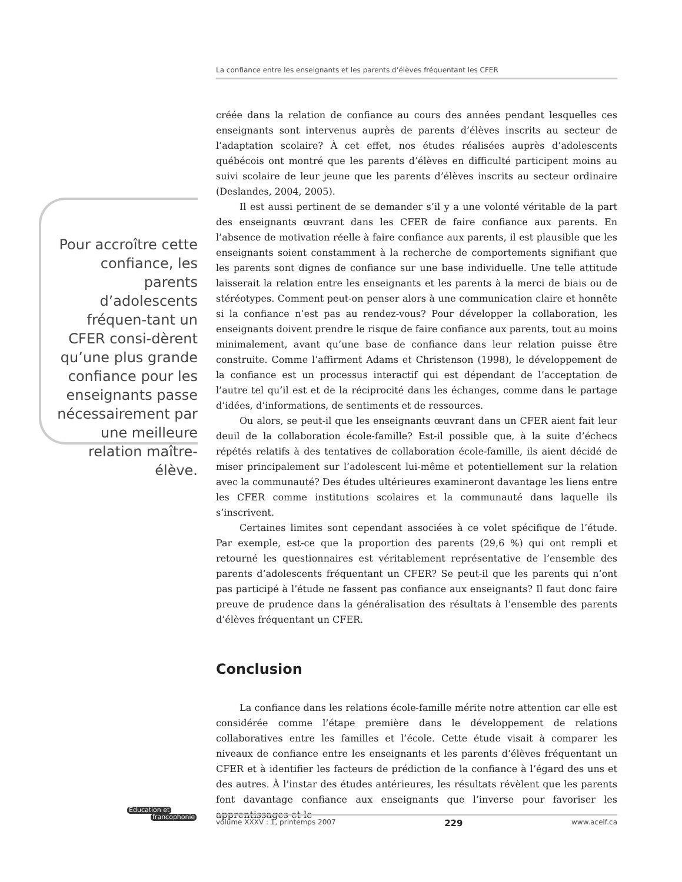La confiance entre les enseignants et les parents d’élèves fréquentant les CFER
Pour accroître cette confiance, les parents d’adolescents fréquen-tant un CFER consi-dèrent qu’une plus grande confiance pour les enseignants passe nécessairement par une meilleure relation maître-élève.
créée dans la relation de confiance au cours des années pendant lesquelles ces enseignants sont intervenus auprès de parents d’élèves inscrits au secteur de l’adaptation scolaire? À cet effet, nos études réalisées auprès d’adolescents québécois ont montré que les parents d’élèves en difficulté participent moins au suivi scolaire de leur jeune que les parents d’élèves inscrits au secteur ordinaire (Deslandes, 2004, 2005).
Il est aussi pertinent de se demander s’il y a une volonté véritable de la part des enseignants œuvrant dans les CFER de faire confiance aux parents. En l’absence de motivation réelle à faire confiance aux parents, il est plausible que les enseignants soient constamment à la recherche de comportements signifiant que les parents sont dignes de confiance sur une base individuelle. Une telle attitude laisserait la relation entre les enseignants et les parents à la merci de biais ou de stéréotypes. Comment peut-on penser alors à une communication claire et honnête si la confiance n’est pas au rendez-vous? Pour développer la collaboration, les enseignants doivent prendre le risque de faire confiance aux parents, tout au moins minimalement, avant qu’une base de confiance dans leur relation puisse être construite. Comme l’affirment Adams et Christenson (1998), le développement de la confiance est un processus interactif qui est dépendant de l’acceptation de l’autre tel qu’il est et de la réciprocité dans les échanges, comme dans le partage d’idées, d’informations, de sentiments et de ressources.
Ou alors, se peut-il que les enseignants œuvrant dans un CFER aient fait leur deuil de la collaboration école-famille? Est-il possible que, à la suite d’échecs répétés relatifs à des tentatives de collaboration école-famille, ils aient décidé de miser principalement sur l’adolescent lui-même et potentiellement sur la relation avec la communauté? Des études ultérieures examineront davantage les liens entre les CFER comme institutions scolaires et la communauté dans laquelle ils s’inscrivent.
Certaines limites sont cependant associées à ce volet spécifique de l’étude. Par exemple, est-ce que la proportion des parents (29,6 %) qui ont rempli et retourné les questionnaires est véritablement représentative de l’ensemble des parents d’adolescents fréquentant un CFER? Se peut-il que les parents qui n’ont pas participé à l’étude ne fassent pas confiance aux enseignants? Il faut donc faire preuve de prudence dans la généralisation des résultats à l’ensemble des parents d’élèves fréquentant un CFER.
Conclusion
La confiance dans les relations école-famille mérite notre attention car elle est considérée comme l’étape première dans le développement de relations collaboratives entre les familles et l’école. Cette étude visait à comparer les niveaux de confiance entre les enseignants et les parents d’élèves fréquentant un CFER et à identifier les facteurs de prédiction de la confiance à l’égard des uns et des autres. À l’instar des études antérieures, les résultats révèlent que les parents font davantage confiance aux enseignants que l’inverse pour favoriser les apprentissages et le
Éducation et
francophonie
volume XXXV : 1, printemps 2007 229 www.acelf.ca